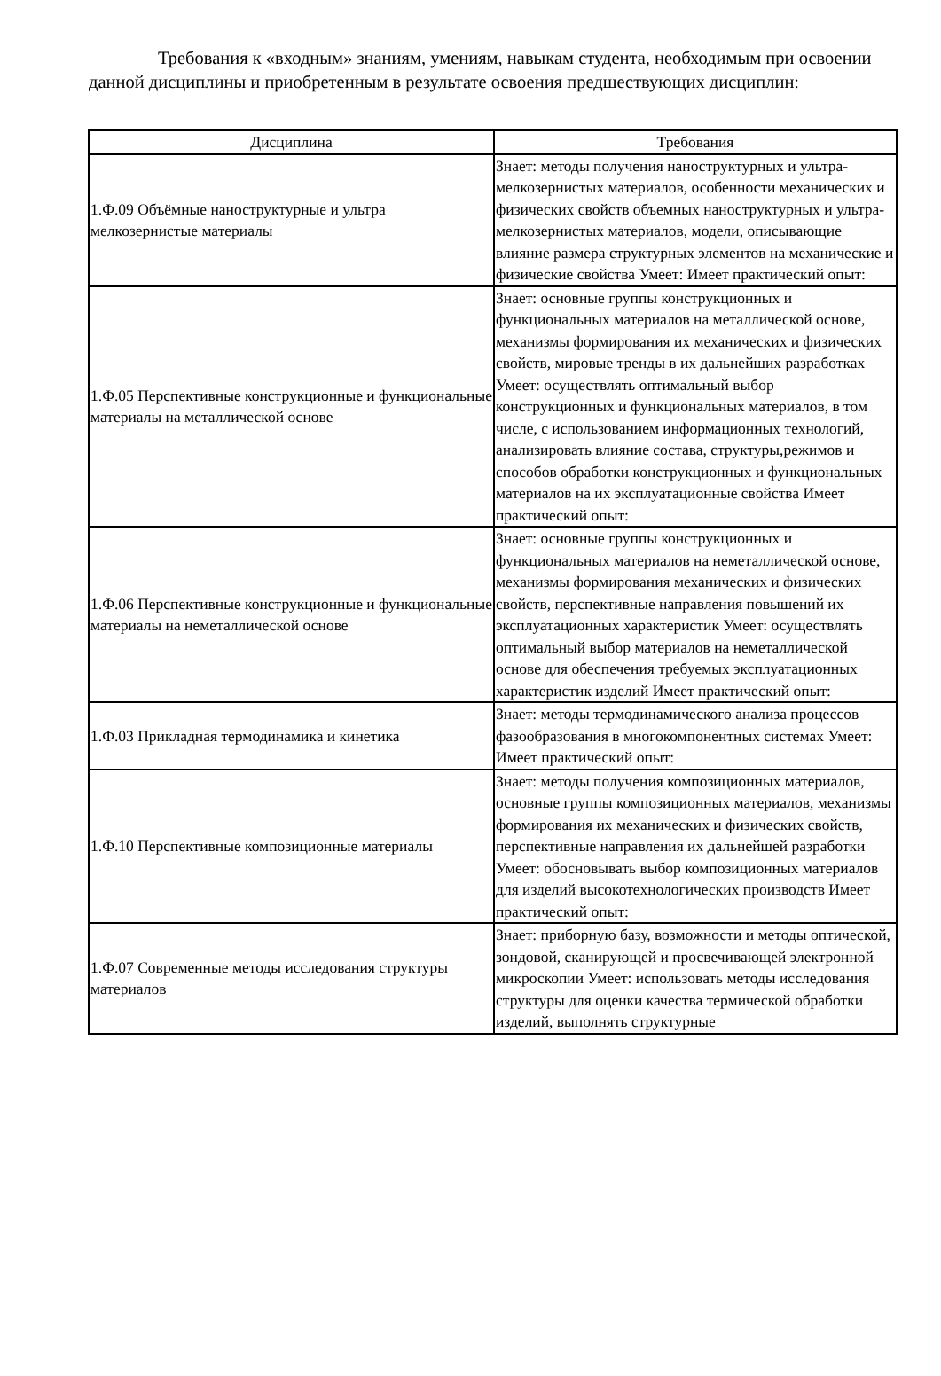Требования к «входным» знаниям, умениям, навыкам студента, необходимым при освоении данной дисциплины и приобретенным в результате освоения предшествующих дисциплин:
| Дисциплина | Требования |
| --- | --- |
| 1.Ф.09 Объёмные наноструктурные и ультра мелкозернистые материалы | Знает: методы получения наноструктурных и ультра-мелкозернистых материалов, особенности механических и физических свойств объемных наноструктурных и ультра-мелкозернистых материалов, модели, описывающие влияние размера структурных элементов на механические и физические свойства Умеет: Имеет практический опыт: |
| 1.Ф.05 Перспективные конструкционные и функциональные материалы на металлической основе | Знает: основные группы конструкционных и функциональных материалов на металлической основе, механизмы формирования их механических и физических свойств, мировые тренды в их дальнейших разработках Умеет: осуществлять оптимальный выбор конструкционных и функциональных материалов, в том числе, с использованием информационных технологий, анализировать влияние состава, структуры,режимов и способов обработки конструкционных и функциональных материалов на их эксплуатационные свойства Имеет практический опыт: |
| 1.Ф.06 Перспективные конструкционные и функциональные материалы на неметаллической основе | Знает: основные группы конструкционных и функциональных материалов на неметаллической основе, механизмы формирования механических и физических свойств, перспективные направления повышений их эксплуатационных характеристик Умеет: осуществлять оптимальный выбор материалов на неметаллической основе для обеспечения требуемых эксплуатационных характеристик изделий Имеет практический опыт: |
| 1.Ф.03 Прикладная термодинамика и кинетика | Знает: методы термодинамического анализа процессов фазообразования в многокомпонентных системах Умеет: Имеет практический опыт: |
| 1.Ф.10 Перспективные композиционные материалы | Знает: методы получения композиционных материалов, основные группы композиционных материалов, механизмы формирования их механических и физических свойств, перспективные направления их дальнейшей разработки Умеет: обосновывать выбор композиционных материалов для изделий высокотехнологических производств Имеет практический опыт: |
| 1.Ф.07 Современные методы исследования структуры материалов | Знает: приборную базу, возможности и методы оптической, зондовой, сканирующей и просвечивающей электронной микроскопии Умеет: использовать методы исследования структуры для оценки качества термической обработки изделий, выполнять структурные |